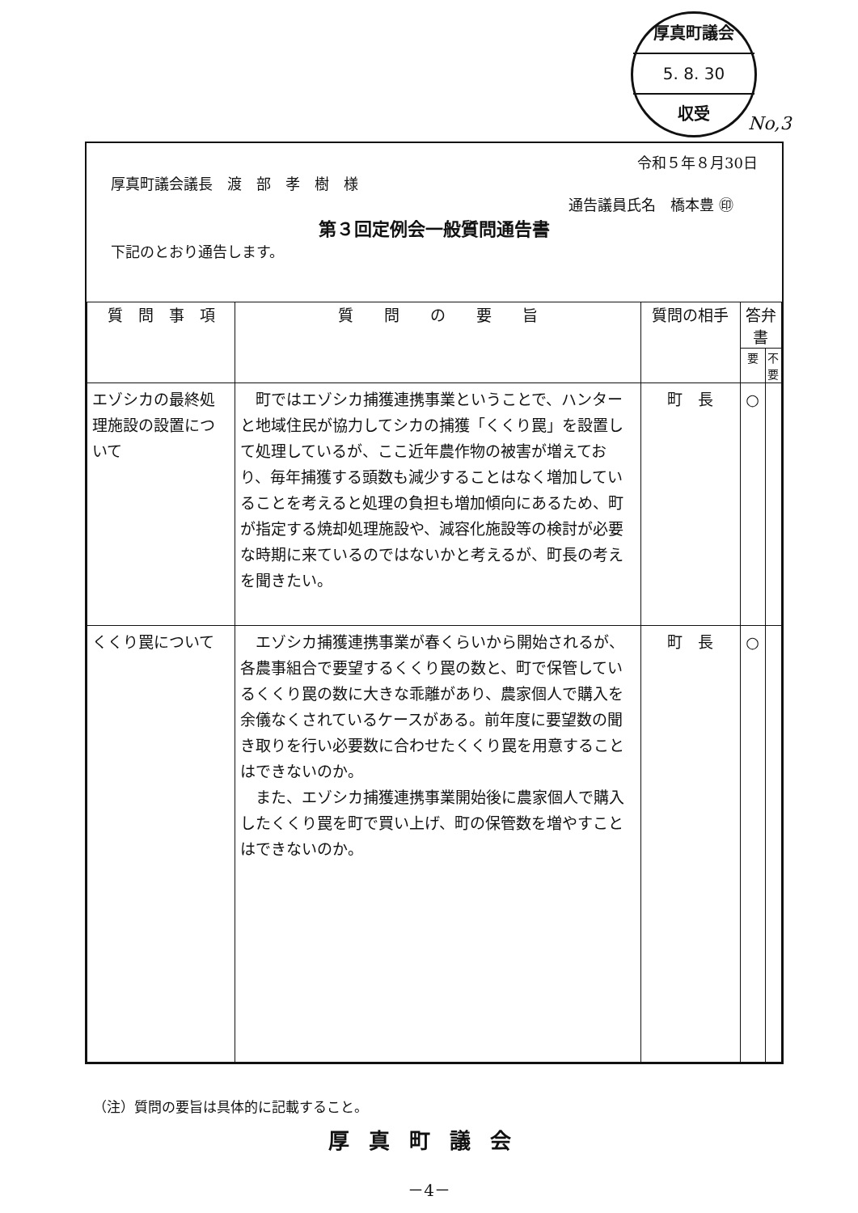厚真町議会
5. 8. 30
収受
No,3
令和５年８月30日
厚真町議会議長　渡　部　孝　樹　様
通告議員氏名　橋本豊 ㊞
第３回定例会一般質問通告書
下記のとおり通告します。
| 質 問 事 項 | 質 問 の 要 旨 | 質問の相手 | 答弁書 | |
| --- | --- | --- | --- | --- |
| | | | 要 | 不要 |
| エゾシカの最終処理施設の設置について | 町ではエゾシカ捕獲連携事業ということで、ハンターと地域住民が協力してシカの捕獲「くくり罠」を設置して処理しているが、ここ近年農作物の被害が増えており、毎年捕獲する頭数も減少することはなく増加していることを考えると処理の負担も増加傾向にあるため、町が指定する焼却処理施設や、減容化施設等の検討が必要な時期に来ているのではないかと考えるが、町長の考えを聞きたい。 | 町 長 | ○ | |
| くくり罠について | エゾシカ捕獲連携事業が春くらいから開始されるが、各農事組合で要望するくくり罠の数と、町で保管しているくくり罠の数に大きな乖離があり、農家個人で購入を余儀なくされているケースがある。前年度に要望数の聞き取りを行い必要数に合わせたくくり罠を用意することはできないのか。 また、エゾシカ捕獲連携事業開始後に農家個人で購入したくくり罠を町で買い上げ、町の保管数を増やすことはできないのか。 | 町 長 | ○ | |
（注）質問の要旨は具体的に記載すること。
厚真町議会
－4－